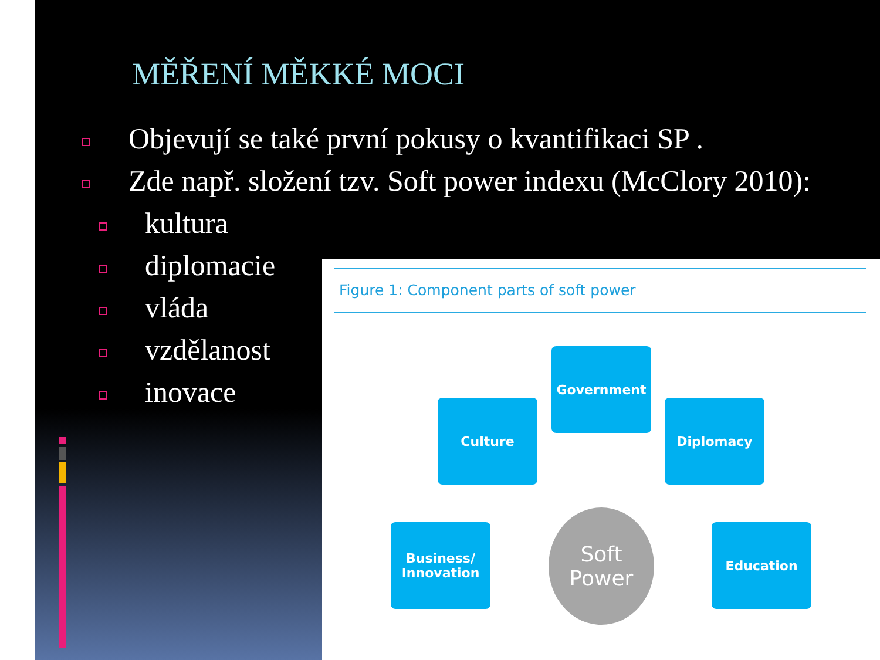MĚŘENÍ MĚKKÉ MOCI
Objevují se také první pokusy o kvantifikaci SP .
Zde např. složení tzv. Soft power indexu (McClory 2010):
kultura
diplomacie
vláda
vzdělanost
inovace
Figure 1: Component parts of soft power
Government
Culture Diplomacy
Business/
Innovation
Soft
Power
Education